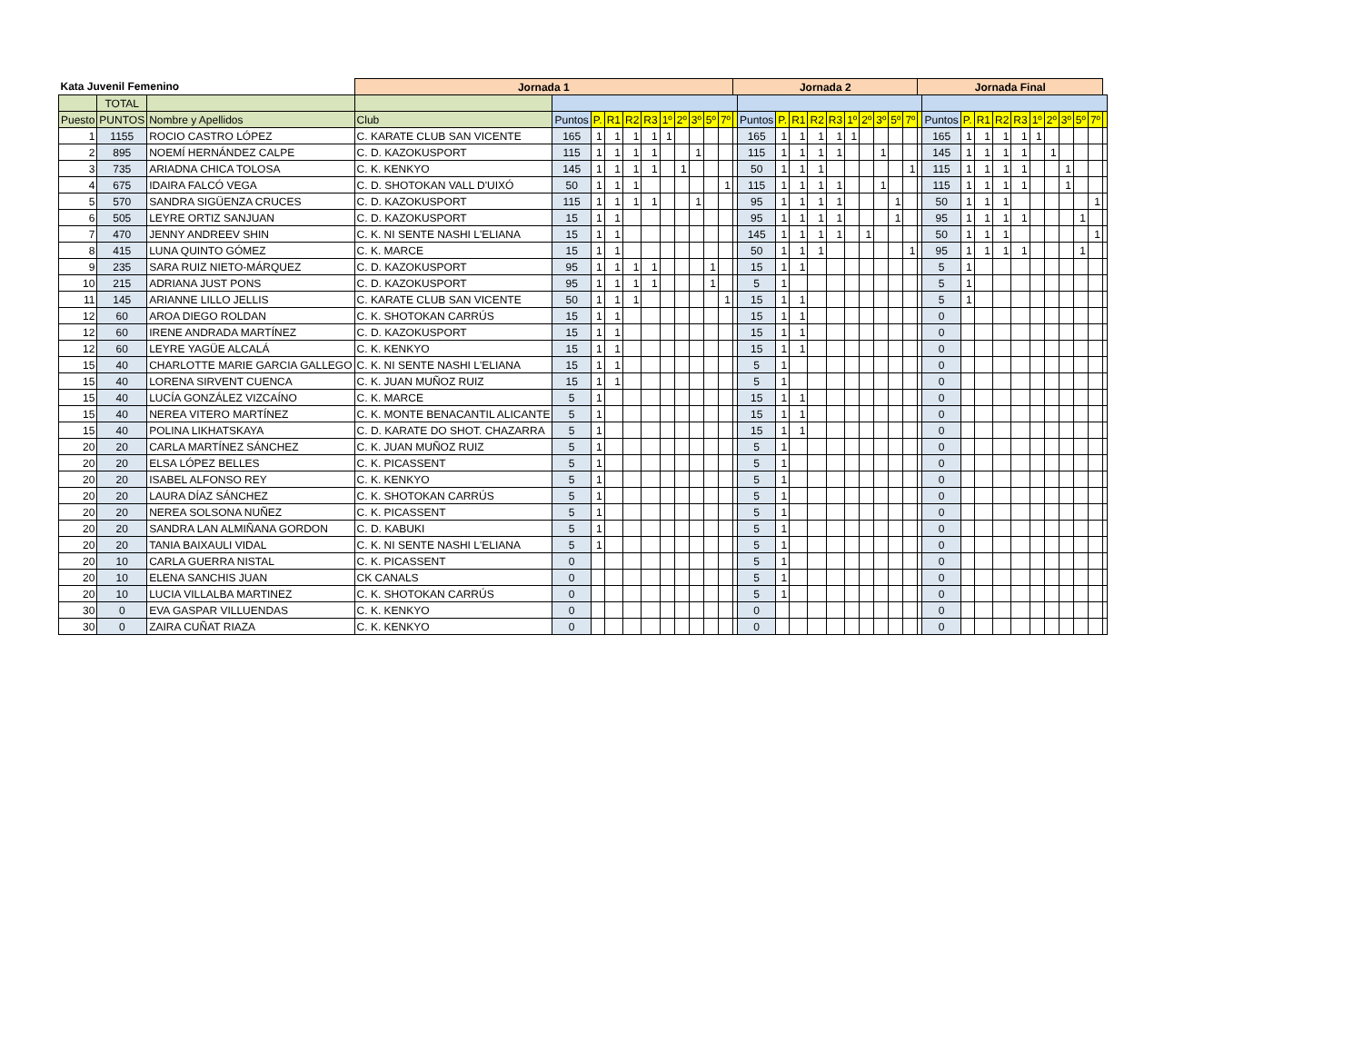| Kata Juvenil Femenino | | | Jornada 1 | | | | | | | | | | | Jornada 2 | | | | | | | | | | | Jornada Final | | | | | | | | | | | |
| --- | --- | --- | --- | --- | --- | --- | --- | --- | --- | --- | --- | --- | --- | --- | --- | --- | --- | --- | --- | --- | --- | --- | --- | --- | --- | --- | --- | --- | --- | --- | --- | --- | --- | --- | --- | --- |
| | TOTAL | | | | | | | | | | | | | | | | | | | | | | | | | | | | | | | | | | | |
| Puesto | PUNTOS | Nombre y Apellidos | Club | Puntos | P. | R1 | R2 | R3 | 1º | 2º | 3º | 5º | 7º | | Puntos | P. | R1 | R2 | R3 | 1º | 2º | 3º | 5º | 7º | | Puntos | P. | R1 | R2 | R3 | 1º | 2º | 3º | 5º | 7º | |
| 1 | 1155 | ROCIO CASTRO LÓPEZ | C. KARATE CLUB SAN VICENTE | 165 | 1 | 1 | 1 | 1 | 1 | | | | | | 165 | 1 | 1 | 1 | 1 | 1 | | | | | | 165 | 1 | 1 | 1 | 1 | 1 | | | | | |
| 2 | 895 | NOEMÍ HERNÁNDEZ CALPE | C. D. KAZOKUSPORT | 115 | 1 | 1 | 1 | 1 | | | 1 | | | | 115 | 1 | 1 | 1 | 1 | | | 1 | | | | 145 | 1 | 1 | 1 | 1 | | 1 | | | | |
| 3 | 735 | ARIADNA CHICA TOLOSA | C. K. KENKYO | 145 | 1 | 1 | 1 | 1 | | 1 | | | | | 50 | 1 | 1 | 1 | | | | | | 1 | | 115 | 1 | 1 | 1 | 1 | | | 1 | | | |
| 4 | 675 | IDAIRA FALCÓ VEGA | C. D. SHOTOKAN VALL D'UIXÓ | 50 | 1 | 1 | 1 | | | | | | 1 | | 115 | 1 | 1 | 1 | 1 | | | 1 | | | | 115 | 1 | 1 | 1 | 1 | | | 1 | | | |
| 5 | 570 | SANDRA SIGÜENZA CRUCES | C. D. KAZOKUSPORT | 115 | 1 | 1 | 1 | 1 | | | 1 | | | | 95 | 1 | 1 | 1 | 1 | | | | 1 | | | 50 | 1 | 1 | 1 | | | | | | 1 | |
| 6 | 505 | LEYRE ORTIZ SANJUAN | C. D. KAZOKUSPORT | 15 | 1 | 1 | | | | | | | | | 95 | 1 | 1 | 1 | 1 | | | | 1 | | | 95 | 1 | 1 | 1 | 1 | | | | 1 | | |
| 7 | 470 | JENNY ANDREEV SHIN | C. K. NI SENTE NASHI L'ELIANA | 15 | 1 | 1 | | | | | | | | | 145 | 1 | 1 | 1 | 1 | | 1 | | | | | 50 | 1 | 1 | 1 | | | | | | 1 | |
| 8 | 415 | LUNA QUINTO GÓMEZ | C. K. MARCE | 15 | 1 | 1 | | | | | | | | | 50 | 1 | 1 | 1 | | | | | | 1 | | 95 | 1 | 1 | 1 | 1 | | | | 1 | | |
| 9 | 235 | SARA RUIZ NIETO-MÁRQUEZ | C. D. KAZOKUSPORT | 95 | 1 | 1 | 1 | 1 | | | | 1 | | | 15 | 1 | 1 | | | | | | | | | 5 | 1 | | | | | | | | | |
| 10 | 215 | ADRIANA JUST PONS | C. D. KAZOKUSPORT | 95 | 1 | 1 | 1 | 1 | | | | 1 | | | 5 | 1 | | | | | | | | | | 5 | 1 | | | | | | | | | |
| 11 | 145 | ARIANNE LILLO JELLIS | C. KARATE CLUB SAN VICENTE | 50 | 1 | 1 | 1 | | | | | | 1 | | 15 | 1 | 1 | | | | | | | | | 5 | 1 | | | | | | | | | |
| 12 | 60 | AROA DIEGO ROLDAN | C. K. SHOTOKAN CARRÚS | 15 | 1 | 1 | | | | | | | | | 15 | 1 | 1 | | | | | | | | | 0 | | | | | | | | | | |
| 12 | 60 | IRENE ANDRADA MARTÍNEZ | C. D. KAZOKUSPORT | 15 | 1 | 1 | | | | | | | | | 15 | 1 | 1 | | | | | | | | | 0 | | | | | | | | | | |
| 12 | 60 | LEYRE YAGÜE ALCALÁ | C. K. KENKYO | 15 | 1 | 1 | | | | | | | | | 15 | 1 | 1 | | | | | | | | | 0 | | | | | | | | | | |
| 15 | 40 | CHARLOTTE MARIE GARCIA GALLEGO | C. K. NI SENTE NASHI L'ELIANA | 15 | 1 | 1 | | | | | | | | | 5 | 1 | | | | | | | | | | 0 | | | | | | | | | | |
| 15 | 40 | LORENA SIRVENT CUENCA | C. K. JUAN MUÑOZ RUIZ | 15 | 1 | 1 | | | | | | | | | 5 | 1 | | | | | | | | | | 0 | | | | | | | | | | |
| 15 | 40 | LUCÍA GONZÁLEZ VIZCAÍNO | C. K. MARCE | 5 | 1 | | | | | | | | | | 15 | 1 | 1 | | | | | | | | | 0 | | | | | | | | | | |
| 15 | 40 | NEREA VITERO MARTÍNEZ | C. K. MONTE BENACANTIL ALICANTE | 5 | 1 | | | | | | | | | | 15 | 1 | 1 | | | | | | | | | 0 | | | | | | | | | | |
| 15 | 40 | POLINA LIKHATSKAYA | C. D. KARATE DO SHOT. CHAZARRA | 5 | 1 | | | | | | | | | | 15 | 1 | 1 | | | | | | | | | 0 | | | | | | | | | | |
| 20 | 20 | CARLA MARTÍNEZ SÁNCHEZ | C. K. JUAN MUÑOZ RUIZ | 5 | 1 | | | | | | | | | | 5 | 1 | | | | | | | | | | 0 | | | | | | | | | | |
| 20 | 20 | ELSA LÓPEZ BELLES | C. K. PICASSENT | 5 | 1 | | | | | | | | | | 5 | 1 | | | | | | | | | | 0 | | | | | | | | | | |
| 20 | 20 | ISABEL ALFONSO REY | C. K. KENKYO | 5 | 1 | | | | | | | | | | 5 | 1 | | | | | | | | | | 0 | | | | | | | | | | |
| 20 | 20 | LAURA DÍAZ SÁNCHEZ | C. K. SHOTOKAN CARRÚS | 5 | 1 | | | | | | | | | | 5 | 1 | | | | | | | | | | 0 | | | | | | | | | | |
| 20 | 20 | NEREA SOLSONA NUÑEZ | C. K. PICASSENT | 5 | 1 | | | | | | | | | | 5 | 1 | | | | | | | | | | 0 | | | | | | | | | | |
| 20 | 20 | SANDRA LAN ALMIÑANA GORDON | C. D. KABUKI | 5 | 1 | | | | | | | | | | 5 | 1 | | | | | | | | | | 0 | | | | | | | | | | |
| 20 | 20 | TANIA BAIXAULI VIDAL | C. K. NI SENTE NASHI L'ELIANA | 5 | 1 | | | | | | | | | | 5 | 1 | | | | | | | | | | 0 | | | | | | | | | | |
| 20 | 10 | CARLA GUERRA NISTAL | C. K. PICASSENT | 0 | | | | | | | | | | | 5 | 1 | | | | | | | | | | 0 | | | | | | | | | | |
| 20 | 10 | ELENA SANCHIS JUAN | CK CANALS | 0 | | | | | | | | | | | 5 | 1 | | | | | | | | | | 0 | | | | | | | | | | |
| 20 | 10 | LUCIA VILLALBA MARTINEZ | C. K. SHOTOKAN CARRÚS | 0 | | | | | | | | | | | 5 | 1 | | | | | | | | | | 0 | | | | | | | | | | |
| 30 | 0 | EVA GASPAR VILLUENDAS | C. K. KENKYO | 0 | | | | | | | | | | | 0 | | | | | | | | | | | 0 | | | | | | | | | | |
| 30 | 0 | ZAIRA CUÑAT RIAZA | C. K. KENKYO | 0 | | | | | | | | | | | 0 | | | | | | | | | | | 0 | | | | | | | | | | |